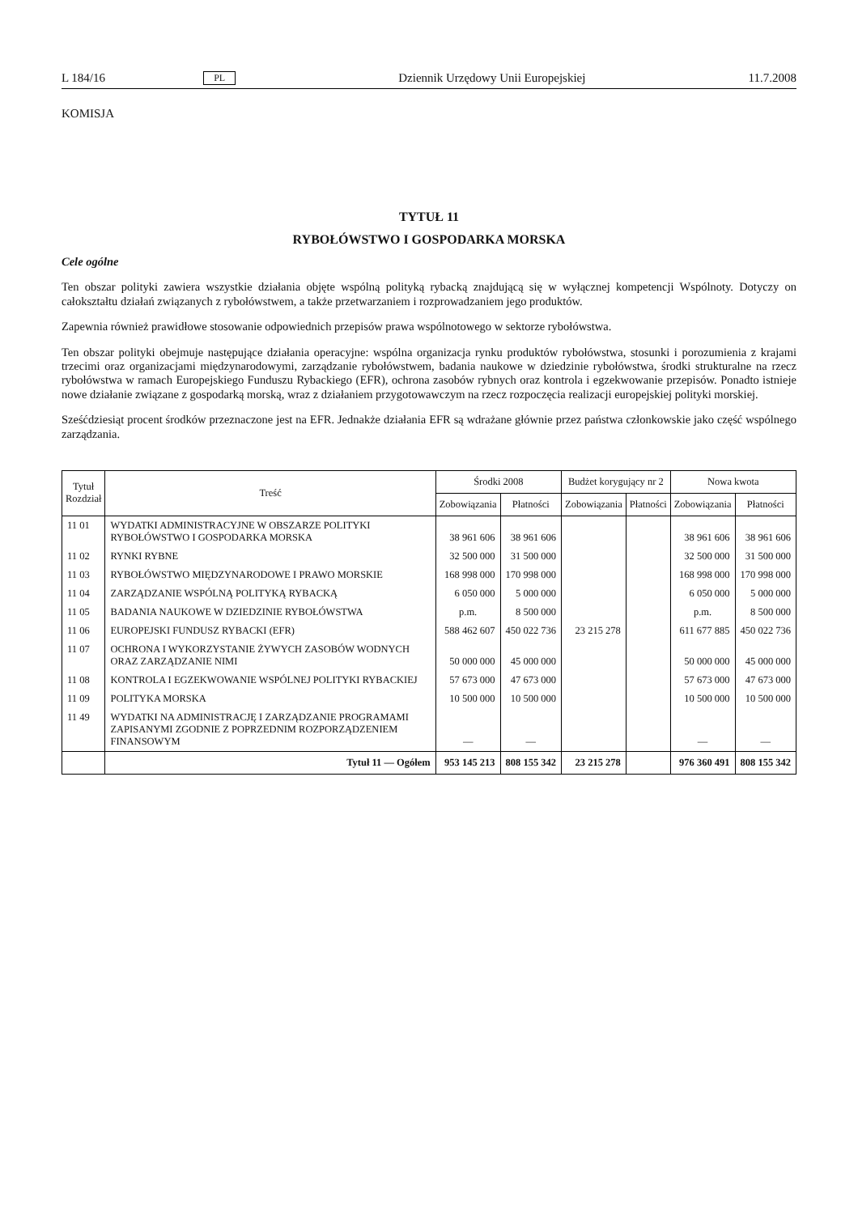L 184/16 PL Dziennik Urzędowy Unii Europejskiej 11.7.2008
KOMISJA
TYTUŁ 11
RYBOŁÓWSTWO I GOSPODARKA MORSKA
Cele ogólne
Ten obszar polityki zawiera wszystkie działania objęte wspólną polityką rybacką znajdującą się w wyłącznej kompetencji Wspólnoty. Dotyczy on całokształtu działań związanych z rybołówstwem, a także przetwarzaniem i rozprowadzaniem jego produktów.
Zapewnia również prawidłowe stosowanie odpowiednich przepisów prawa wspólnotowego w sektorze rybołówstwa.
Ten obszar polityki obejmuje następujące działania operacyjne: wspólna organizacja rynku produktów rybołówstwa, stosunki i porozumienia z krajami trzecimi oraz organizacjami międzynarodowymi, zarządzanie rybołówstwem, badania naukowe w dziedzinie rybołówstwa, środki strukturalne na rzecz rybołówstwa w ramach Europejskiego Funduszu Rybackiego (EFR), ochrona zasobów rybnych oraz kontrola i egzekwowanie przepisów. Ponadto istnieje nowe działanie związane z gospodarką morską, wraz z działaniem przygotowawczym na rzecz rozpoczęcia realizacji europejskiej polityki morskiej.
Sześćdziesiąt procent środków przeznaczone jest na EFR. Jednakże działania EFR są wdrażane głównie przez państwa członkowskie jako część wspólnego zarządzania.
| Tytuł Rozdział | Treść | Środki 2008 | | Budżet korygujący nr 2 | | Nowa kwota | |
| --- | --- | --- | --- | --- | --- | --- | --- |
| | | Zobowiązania | Płatności | Zobowiązania | Płatności | Zobowiązania | Płatności |
| 11 01 | WYDATKI ADMINISTRACYJNE W OBSZARZE POLITYKI RYBOŁÓWSTWO I GOSPODARKA MORSKA | 38 961 606 | 38 961 606 | | | 38 961 606 | 38 961 606 |
| 11 02 | RYNKI RYBNE | 32 500 000 | 31 500 000 | | | 32 500 000 | 31 500 000 |
| 11 03 | RYBOŁÓWSTWO MIĘDZYNARODOWE I PRAWO MORSKIE | 168 998 000 | 170 998 000 | | | 168 998 000 | 170 998 000 |
| 11 04 | ZARZĄDZANIE WSPÓLNĄ POLITYKĄ RYBACKĄ | 6 050 000 | 5 000 000 | | | 6 050 000 | 5 000 000 |
| 11 05 | BADANIA NAUKOWE W DZIEDZINIE RYBOŁÓWSTWA | p.m. | 8 500 000 | | | p.m. | 8 500 000 |
| 11 06 | EUROPEJSKI FUNDUSZ RYBACKI (EFR) | 588 462 607 | 450 022 736 | 23 215 278 | | 611 677 885 | 450 022 736 |
| 11 07 | OCHRONA I WYKORZYSTANIE ŻYWYCH ZASOBÓW WODNYCH ORAZ ZARZĄDZANIE NIMI | 50 000 000 | 45 000 000 | | | 50 000 000 | 45 000 000 |
| 11 08 | KONTROLA I EGZEKWOWANIE WSPÓLNEJ POLITYKI RYBACKIEJ | 57 673 000 | 47 673 000 | | | 57 673 000 | 47 673 000 |
| 11 09 | POLITYKA MORSKA | 10 500 000 | 10 500 000 | | | 10 500 000 | 10 500 000 |
| 11 49 | WYDATKI NA ADMINISTRACJĘ I ZARZĄDZANIE PROGRAMAMI ZAPISANYMI ZGODNIE Z POPRZEDNIM ROZPORZĄDZENIEM FINANSOWYM | — | — | | | — | — |
| | Tytuł 11 — Ogółem | 953 145 213 | 808 155 342 | 23 215 278 | | 976 360 491 | 808 155 342 |